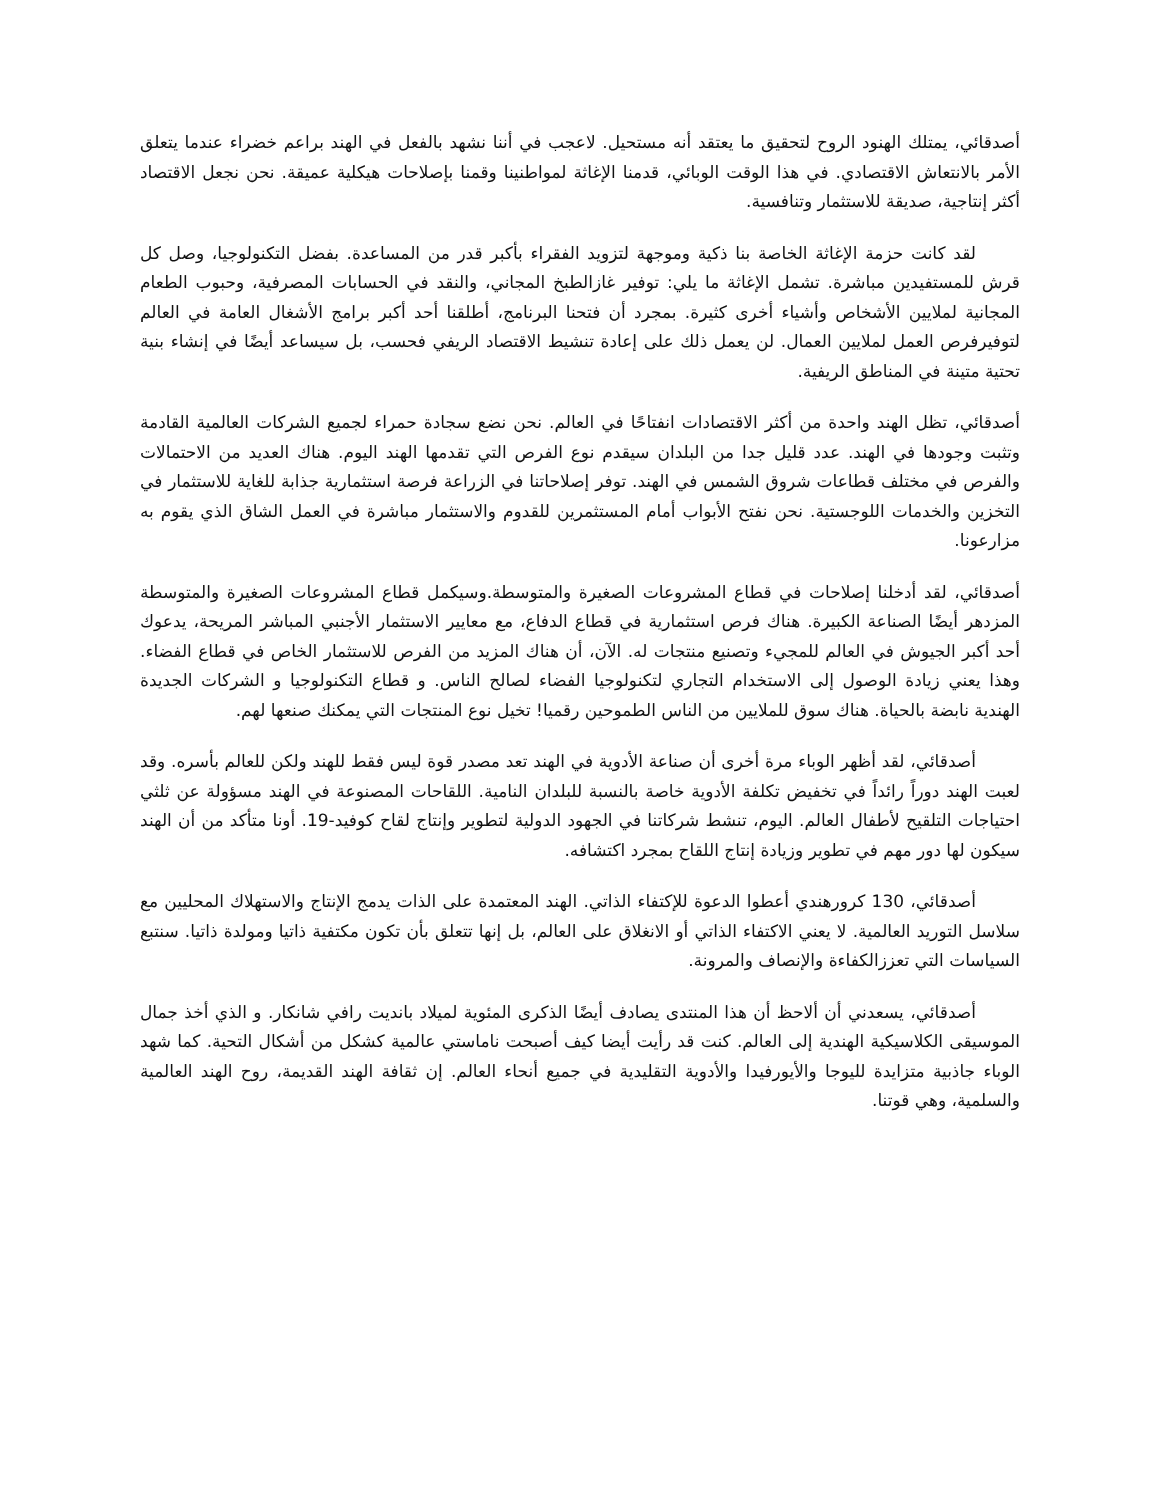أصدقائي، يمتلك الهنود الروح لتحقيق ما يعتقد أنه مستحيل. لاعجب في أننا نشهد بالفعل في الهند براعم خضراء عندما يتعلق الأمر بالانتعاش الاقتصادي. في هذا الوقت الوبائي، قدمنا الإغاثة لمواطنينا وقمنا بإصلاحات هيكلية عميقة. نحن نجعل الاقتصاد أكثر إنتاجية، صديقة للاستثمار وتنافسية.
لقد كانت حزمة الإغاثة الخاصة بنا ذكية وموجهة لتزويد الفقراء بأكبر قدر من المساعدة. بفضل التكنولوجيا، وصل كل قرش للمستفيدين مباشرة. تشمل الإغاثة ما يلي: توفير غازالطبخ المجاني، والنقد في الحسابات المصرفية، وحبوب الطعام المجانية لملايين الأشخاص وأشياء أخرى كثيرة. بمجرد أن فتحنا البرنامج، أطلقنا أحد أكبر برامج الأشغال العامة في العالم لتوفيرفرص العمل لملايين العمال. لن يعمل ذلك على إعادة تنشيط الاقتصاد الريفي فحسب، بل سيساعد أيضًا في إنشاء بنية تحتية متينة في المناطق الريفية.
أصدقائي، تظل الهند واحدة من أكثر الاقتصادات انفتاحًا في العالم. نحن نضع سجادة حمراء لجميع الشركات العالمية القادمة وتثبت وجودها في الهند. عدد قليل جدا من البلدان سيقدم نوع الفرص التي تقدمها الهند اليوم. هناك العديد من الاحتمالات والفرص في مختلف قطاعات شروق الشمس في الهند. توفر إصلاحاتنا في الزراعة فرصة استثمارية جذابة للغاية للاستثمار في التخزين والخدمات اللوجستية. نحن نفتح الأبواب أمام المستثمرين للقدوم والاستثمار مباشرة في العمل الشاق الذي يقوم به مزارعونا.
أصدقائي، لقد أدخلنا إصلاحات في قطاع المشروعات الصغيرة والمتوسطة.وسيكمل قطاع المشروعات الصغيرة والمتوسطة المزدهر أيضًا الصناعة الكبيرة. هناك فرص استثمارية في قطاع الدفاع، مع معايير الاستثمار الأجنبي المباشر المريحة، يدعوك أحد أكبر الجيوش في العالم للمجيء وتصنيع منتجات له. الآن، أن هناك المزيد من الفرص للاستثمار الخاص في قطاع الفضاء. وهذا يعني زيادة الوصول إلى الاستخدام التجاري لتكنولوجيا الفضاء لصالح الناس. و قطاع التكنولوجيا و الشركات الجديدة الهندية نابضة بالحياة. هناك سوق للملايين من الناس الطموحين رقميا! تخيل نوع المنتجات التي يمكنك صنعها لهم.
أصدقائي، لقد أظهر الوباء مرة أخرى أن صناعة الأدوية في الهند تعد مصدر قوة ليس فقط للهند ولكن للعالم بأسره. وقد لعبت الهند دوراً رائداً في تخفيض تكلفة الأدوية خاصة بالنسبة للبلدان النامية. اللقاحات المصنوعة في الهند مسؤولة عن ثلثي احتياجات التلقيح لأطفال العالم. اليوم، تنشط شركاتنا في الجهود الدولية لتطوير وإنتاج لقاح كوفيد-19. أونا متأكد من أن الهند سيكون لها دور مهم في تطوير وزيادة إنتاج اللقاح بمجرد اكتشافه.
أصدقائي، 130 كرورهندي أعطوا الدعوة للإكتفاء الذاتي. الهند المعتمدة على الذات يدمج الإنتاج والاستهلاك المحليين مع سلاسل التوريد العالمية. لا يعني الاكتفاء الذاتي أو الانغلاق على العالم، بل إنها تتعلق بأن تكون مكتفية ذاتيا ومولدة ذاتيا. سنتبع السياسات التي تعززالكفاءة والإنصاف والمرونة.
أصدقائي، يسعدني أن ألاحظ أن هذا المنتدى يصادف أيضًا الذكرى المئوية لميلاد بانديت رافي شانكار. و الذي أخذ جمال الموسيقى الكلاسيكية الهندية إلى العالم. كنت قد رأيت أيضا كيف أصبحت ناماستي عالمية كشكل من أشكال التحية. كما شهد الوباء جاذبية متزايدة لليوجا والأيورفيدا والأدوية التقليدية في جميع أنحاء العالم. إن ثقافة الهند القديمة، روح الهند العالمية والسلمية، وهي قوتنا.